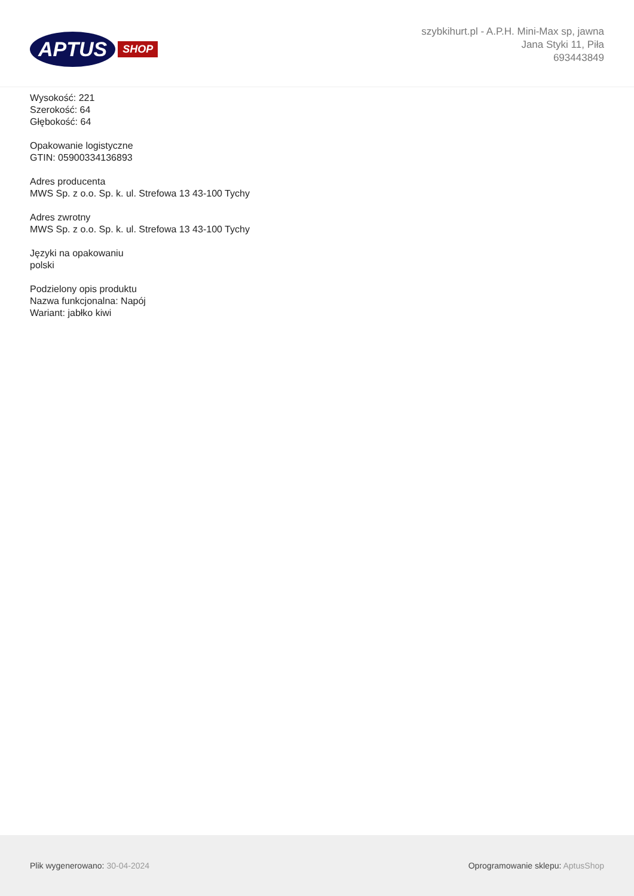APTUS SHOP
szybkihurt.pl - A.P.H. Mini-Max sp, jawna
Jana Styki 11, Piła
693443849
Wysokość: 221
Szerokość: 64
Głębokość: 64
Opakowanie logistyczne
GTIN: 05900334136893
Adres producenta
MWS Sp. z o.o. Sp. k. ul. Strefowa 13 43-100 Tychy
Adres zwrotny
MWS Sp. z o.o. Sp. k. ul. Strefowa 13 43-100 Tychy
Języki na opakowaniu
polski
Podzielony opis produktu
Nazwa funkcjonalna: Napój
Wariant: jabłko kiwi
Plik wygenerowano: 30-04-2024
Oprogramowanie sklepu: AptusShop